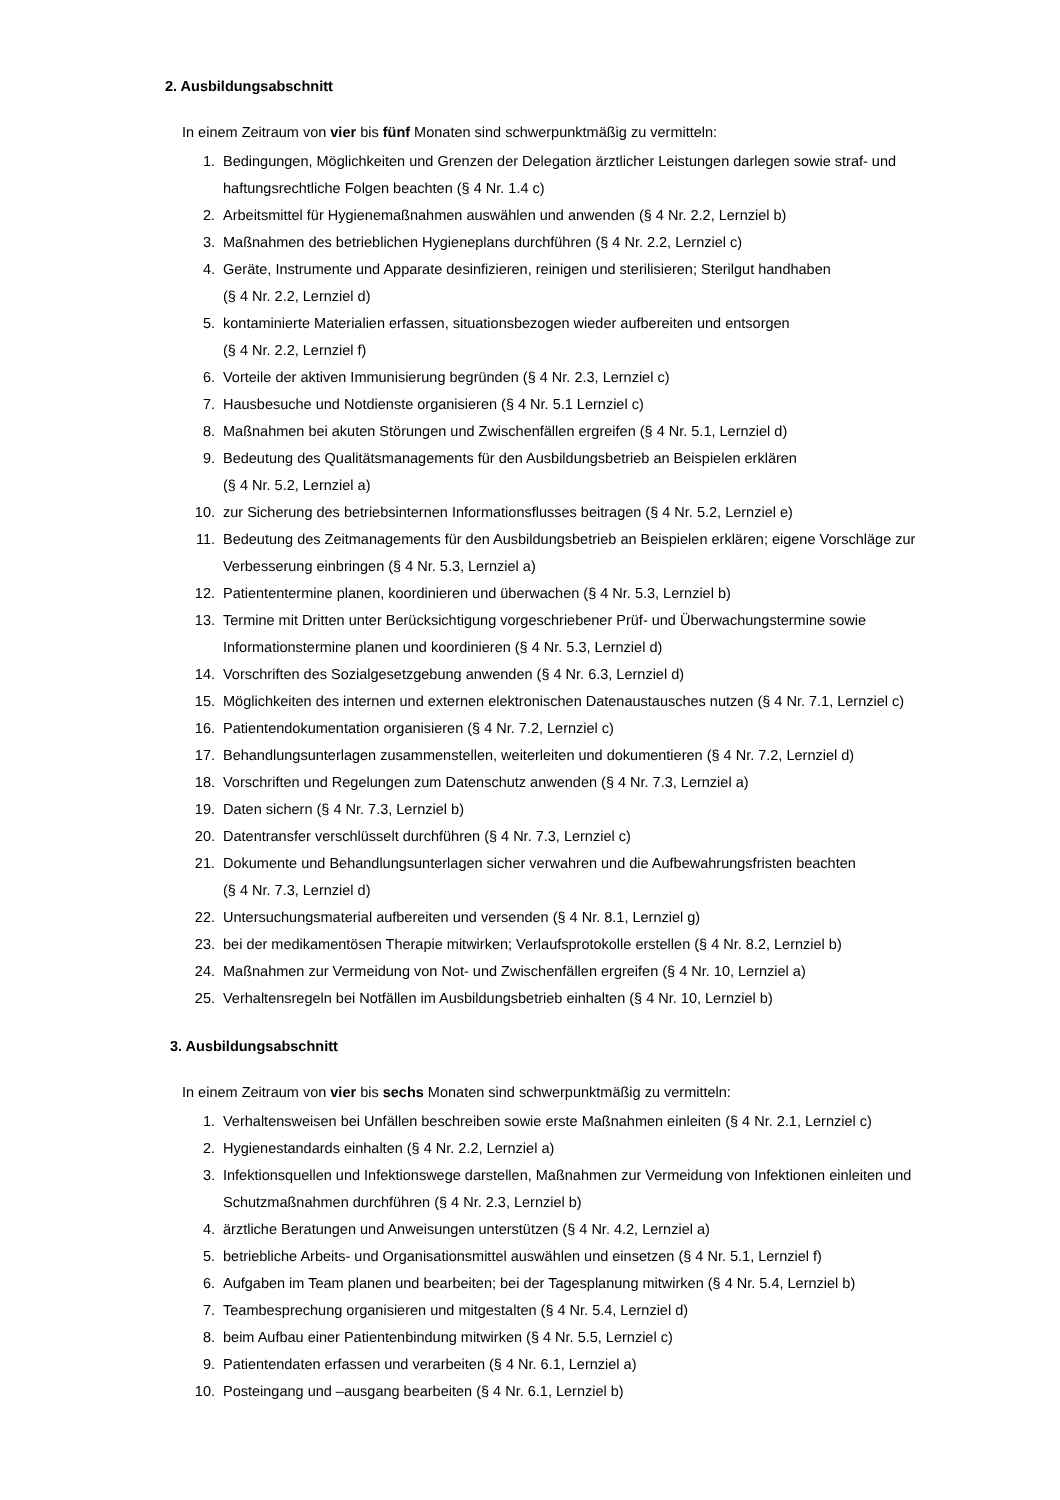2. Ausbildungsabschnitt
In einem Zeitraum von vier bis fünf Monaten sind schwerpunktmäßig zu vermitteln:
1. Bedingungen, Möglichkeiten und Grenzen der Delegation ärztlicher Leistungen darlegen sowie straf- und haftungsrechtliche Folgen beachten (§ 4 Nr. 1.4 c)
2. Arbeitsmittel für Hygienemaßnahmen auswählen und anwenden (§ 4 Nr. 2.2, Lernziel b)
3. Maßnahmen des betrieblichen Hygieneplans durchführen (§ 4 Nr. 2.2, Lernziel c)
4. Geräte, Instrumente und Apparate desinfizieren, reinigen und sterilisieren; Sterilgut handhaben
(§ 4 Nr. 2.2, Lernziel d)
5. kontaminierte Materialien erfassen, situationsbezogen wieder aufbereiten und entsorgen
(§ 4 Nr. 2.2, Lernziel f)
6. Vorteile der aktiven Immunisierung begründen (§ 4 Nr. 2.3, Lernziel c)
7. Hausbesuche und Notdienste organisieren (§ 4 Nr. 5.1 Lernziel c)
8. Maßnahmen bei akuten Störungen und Zwischenfällen ergreifen (§ 4 Nr. 5.1, Lernziel d)
9. Bedeutung des Qualitätsmanagements für den Ausbildungsbetrieb an Beispielen erklären
(§ 4 Nr. 5.2, Lernziel a)
10. zur Sicherung des betriebsinternen Informationsflusses beitragen (§ 4 Nr. 5.2, Lernziel e)
11. Bedeutung des Zeitmanagements für den Ausbildungsbetrieb an Beispielen erklären; eigene Vorschläge zur Verbesserung einbringen (§ 4 Nr. 5.3, Lernziel a)
12. Patiententermine planen, koordinieren und überwachen (§ 4 Nr. 5.3, Lernziel b)
13. Termine mit Dritten unter Berücksichtigung vorgeschriebener Prüf- und Überwachungstermine sowie Informationstermine planen und koordinieren (§ 4 Nr. 5.3, Lernziel d)
14. Vorschriften des Sozialgesetzgebung anwenden (§ 4 Nr. 6.3, Lernziel d)
15. Möglichkeiten des internen und externen elektronischen Datenaustausches nutzen (§ 4 Nr. 7.1, Lernziel c)
16. Patientendokumentation organisieren (§ 4 Nr. 7.2, Lernziel c)
17. Behandlungsunterlagen zusammenstellen, weiterleiten und dokumentieren (§ 4 Nr. 7.2, Lernziel d)
18. Vorschriften und Regelungen zum Datenschutz anwenden (§ 4 Nr. 7.3, Lernziel a)
19. Daten sichern (§ 4 Nr. 7.3, Lernziel b)
20. Datentransfer verschlüsselt durchführen (§ 4 Nr. 7.3, Lernziel c)
21. Dokumente und Behandlungsunterlagen sicher verwahren und die Aufbewahrungsfristen beachten
(§ 4 Nr. 7.3, Lernziel d)
22. Untersuchungsmaterial aufbereiten und versenden (§ 4 Nr. 8.1, Lernziel g)
23. bei der medikamentösen Therapie mitwirken; Verlaufsprotokolle erstellen (§ 4 Nr. 8.2, Lernziel b)
24. Maßnahmen zur Vermeidung von Not- und Zwischenfällen ergreifen (§ 4 Nr. 10, Lernziel a)
25. Verhaltensregeln bei Notfällen im Ausbildungsbetrieb einhalten (§ 4 Nr. 10, Lernziel b)
3. Ausbildungsabschnitt
In einem Zeitraum von vier bis sechs Monaten sind schwerpunktmäßig zu vermitteln:
1. Verhaltensweisen bei Unfällen beschreiben sowie erste Maßnahmen einleiten (§ 4 Nr. 2.1, Lernziel c)
2. Hygienestandards einhalten (§ 4 Nr. 2.2, Lernziel a)
3. Infektionsquellen und Infektionswege darstellen, Maßnahmen zur Vermeidung von Infektionen einleiten und Schutzmaßnahmen durchführen (§ 4 Nr. 2.3, Lernziel b)
4. ärztliche Beratungen und Anweisungen unterstützen (§ 4 Nr. 4.2, Lernziel a)
5. betriebliche Arbeits- und Organisationsmittel auswählen und einsetzen (§ 4 Nr. 5.1, Lernziel f)
6. Aufgaben im Team planen und bearbeiten; bei der Tagesplanung mitwirken (§ 4 Nr. 5.4, Lernziel b)
7. Teambesprechung organisieren und mitgestalten (§ 4 Nr. 5.4, Lernziel d)
8. beim Aufbau einer Patientenbindung mitwirken (§ 4 Nr. 5.5, Lernziel c)
9. Patientendaten erfassen und verarbeiten (§ 4 Nr. 6.1, Lernziel a)
10. Posteingang und –ausgang bearbeiten (§ 4 Nr. 6.1, Lernziel b)